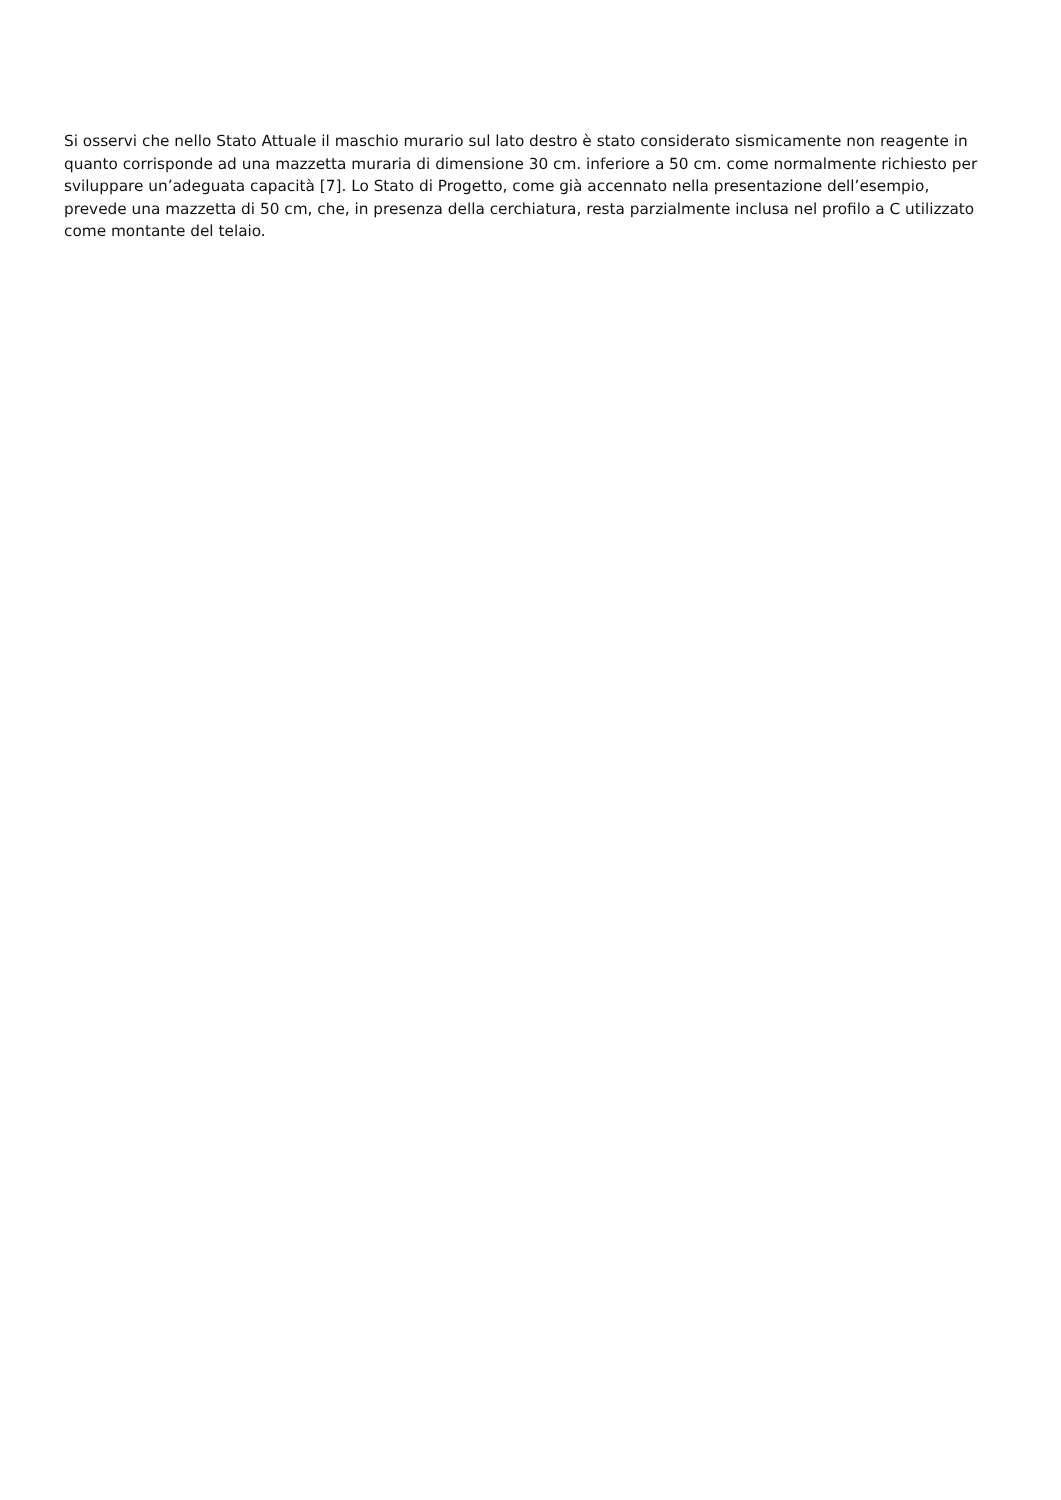Si osservi che nello Stato Attuale il maschio murario sul lato destro è stato considerato sismicamente non reagente in quanto corrisponde ad una mazzetta muraria di dimensione 30 cm. inferiore a 50 cm. come normalmente richiesto per sviluppare un’adeguata capacità [7]. Lo Stato di Progetto, come già accennato nella presentazione dell’esempio, prevede una mazzetta di 50 cm, che, in presenza della cerchiatura, resta parzialmente inclusa nel profilo a C utilizzato come montante del telaio.